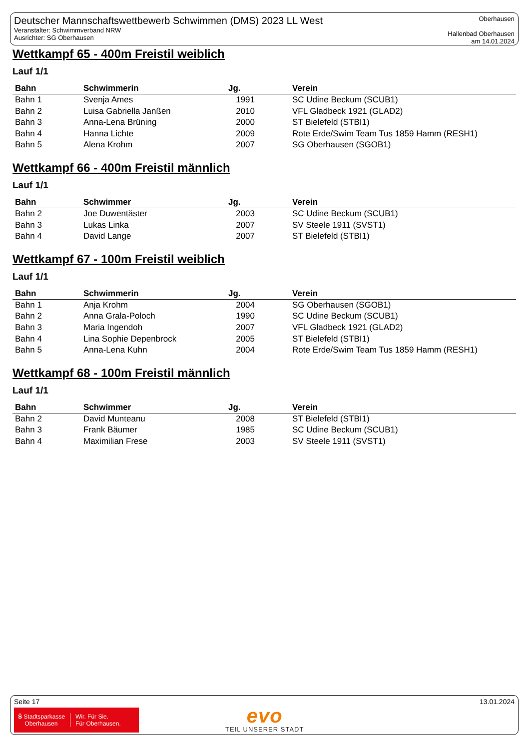Deutscher Mannschaftswettbewerb Schwimmen (DMS) 2023 LL West
Veranstalter: Schwimmverband NRW
Ausrichter: SG Oberhausen
Oberhausen
Hallenbad Oberhausen
am 14.01.2024
Wettkampf 65 - 400m Freistil weiblich
Lauf 1/1
| Bahn | Schwimmerin | Jg. | Verein |
| --- | --- | --- | --- |
| Bahn 1 | Svenja Ames | 1991 | SC Udine Beckum (SCUB1) |
| Bahn 2 | Luisa Gabriella Janßen | 2010 | VFL Gladbeck 1921 (GLAD2) |
| Bahn 3 | Anna-Lena Brüning | 2000 | ST Bielefeld (STBI1) |
| Bahn 4 | Hanna Lichte | 2009 | Rote Erde/Swim Team Tus 1859 Hamm (RESH1) |
| Bahn 5 | Alena Krohm | 2007 | SG Oberhausen (SGOB1) |
Wettkampf 66 - 400m Freistil männlich
Lauf 1/1
| Bahn | Schwimmer | Jg. | Verein |
| --- | --- | --- | --- |
| Bahn 2 | Joe Duwentäster | 2003 | SC Udine Beckum (SCUB1) |
| Bahn 3 | Lukas Linka | 2007 | SV Steele 1911 (SVST1) |
| Bahn 4 | David Lange | 2007 | ST Bielefeld (STBI1) |
Wettkampf 67 - 100m Freistil weiblich
Lauf 1/1
| Bahn | Schwimmerin | Jg. | Verein |
| --- | --- | --- | --- |
| Bahn 1 | Anja Krohm | 2004 | SG Oberhausen (SGOB1) |
| Bahn 2 | Anna Grala-Poloch | 1990 | SC Udine Beckum (SCUB1) |
| Bahn 3 | Maria Ingendoh | 2007 | VFL Gladbeck 1921 (GLAD2) |
| Bahn 4 | Lina Sophie Depenbrock | 2005 | ST Bielefeld (STBI1) |
| Bahn 5 | Anna-Lena Kuhn | 2004 | Rote Erde/Swim Team Tus 1859 Hamm (RESH1) |
Wettkampf 68 - 100m Freistil männlich
Lauf 1/1
| Bahn | Schwimmer | Jg. | Verein |
| --- | --- | --- | --- |
| Bahn 2 | David Munteanu | 2008 | ST Bielefeld (STBI1) |
| Bahn 3 | Frank Bäumer | 1985 | SC Udine Beckum (SCUB1) |
| Bahn 4 | Maximilian Frese | 2003 | SV Steele 1911 (SVST1) |
Seite 17 13.01.2024
Ṡ Stadtsparkasse
Oberhausen
Wir. Für Sie.
Für Oberhausen.
evo
TEIL UNSERER STADT